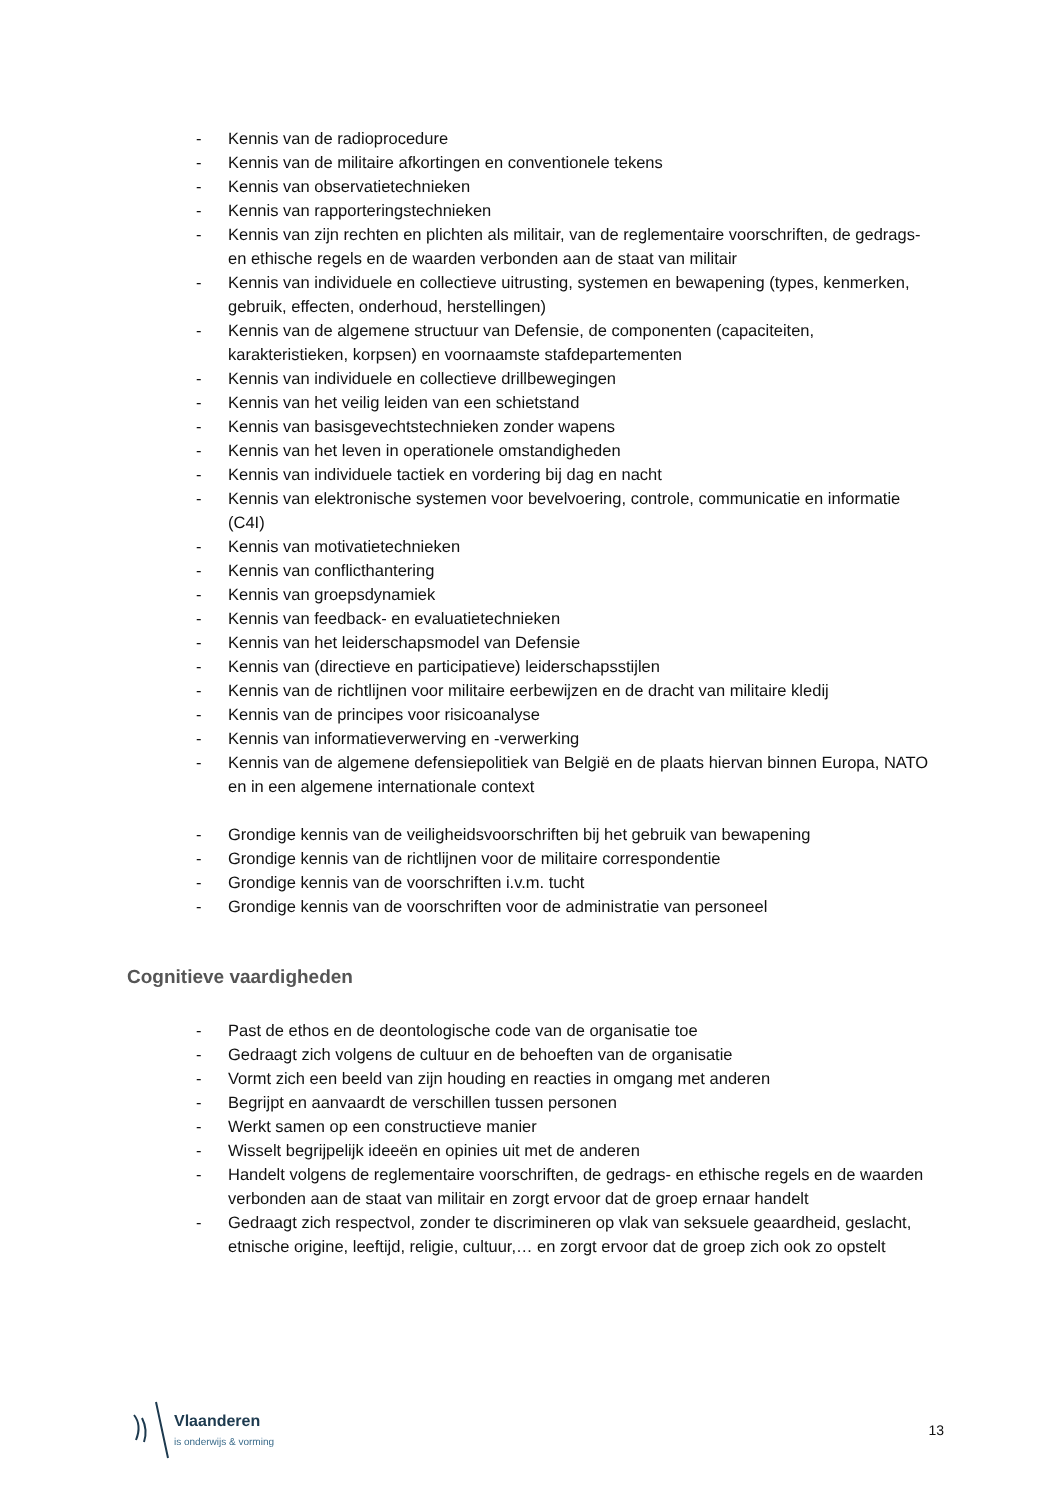- Kennis van de radioprocedure
- Kennis van de militaire afkortingen en conventionele tekens
- Kennis van observatietechnieken
- Kennis van rapporteringstechnieken
- Kennis van zijn rechten en plichten als militair, van de reglementaire voorschriften, de gedrags- en ethische regels en de waarden verbonden aan de staat van militair
- Kennis van individuele en collectieve uitrusting, systemen en bewapening (types, kenmerken, gebruik, effecten, onderhoud, herstellingen)
- Kennis van de algemene structuur van Defensie, de componenten (capaciteiten, karakteristieken, korpsen) en voornaamste stafdepartementen
- Kennis van individuele en collectieve drillbewegingen
- Kennis van het veilig leiden van een schietstand
- Kennis van basisgevechtstechnieken zonder wapens
- Kennis van het leven in operationele omstandigheden
- Kennis van individuele tactiek en vordering bij dag en nacht
- Kennis van elektronische systemen voor bevelvoering, controle, communicatie en informatie (C4I)
- Kennis van motivatietechnieken
- Kennis van conflicthantering
- Kennis van groepsdynamiek
- Kennis van feedback- en evaluatietechnieken
- Kennis van het leiderschapsmodel van Defensie
- Kennis van (directieve en participatieve) leiderschapsstijlen
- Kennis van de richtlijnen voor militaire eerbewijzen en de dracht van militaire kledij
- Kennis van de principes voor risicoanalyse
- Kennis van informatieverwerving en -verwerking
- Kennis van de algemene defensiepolitiek van België en de plaats hiervan binnen Europa, NATO en in een algemene internationale context
- Grondige kennis van de veiligheidsvoorschriften bij het gebruik van bewapening
- Grondige kennis van de richtlijnen voor de militaire correspondentie
- Grondige kennis van de voorschriften i.v.m. tucht
- Grondige kennis van de voorschriften voor de administratie van personeel
Cognitieve vaardigheden
- Past de ethos en de deontologische code van de organisatie toe
- Gedraagt zich volgens de cultuur en de behoeften van de organisatie
- Vormt zich een beeld van zijn houding en reacties in omgang met anderen
- Begrijpt en aanvaardt de verschillen tussen personen
- Werkt samen op een constructieve manier
- Wisselt begrijpelijk ideeën en opinies uit met de anderen
- Handelt volgens de reglementaire voorschriften, de gedrags- en ethische regels en de waarden verbonden aan de staat van militair en zorgt ervoor dat de groep ernaar handelt
- Gedraagt zich respectvol, zonder te discrimineren op vlak van seksuele geaardheid, geslacht, etnische origine, leeftijd, religie, cultuur,… en zorgt ervoor dat de groep zich ook zo opstelt
Vlaanderen
is onderwijs & vorming
13